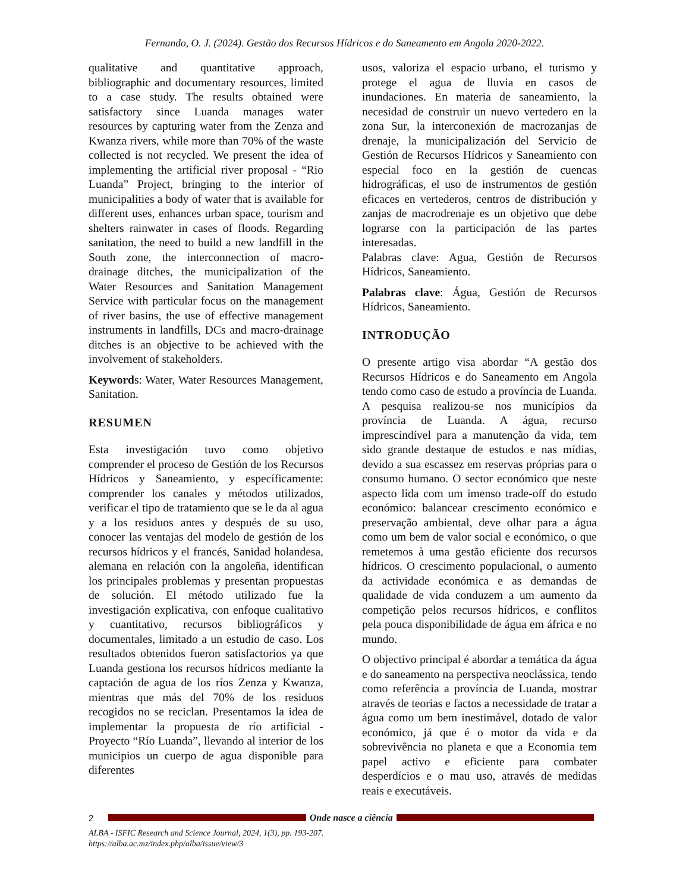Fernando, O. J. (2024). Gestão dos Recursos Hídricos e do Saneamento em Angola 2020-2022.
qualitative and quantitative approach, bibliographic and documentary resources, limited to a case study. The results obtained were satisfactory since Luanda manages water resources by capturing water from the Zenza and Kwanza rivers, while more than 70% of the waste collected is not recycled. We present the idea of implementing the artificial river proposal - “Rio Luanda” Project, bringing to the interior of municipalities a body of water that is available for different uses, enhances urban space, tourism and shelters rainwater in cases of floods. Regarding sanitation, the need to build a new landfill in the South zone, the interconnection of macro-drainage ditches, the municipalization of the Water Resources and Sanitation Management Service with particular focus on the management of river basins, the use of effective management instruments in landfills, DCs and macro-drainage ditches is an objective to be achieved with the involvement of stakeholders.
Keywords: Water, Water Resources Management, Sanitation.
RESUMEN
Esta investigación tuvo como objetivo comprender el proceso de Gestión de los Recursos Hídricos y Saneamiento, y específicamente: comprender los canales y métodos utilizados, verificar el tipo de tratamiento que se le da al agua y a los residuos antes y después de su uso, conocer las ventajas del modelo de gestión de los recursos hídricos y el francés, Sanidad holandesa, alemana en relación con la angoleña, identifican los principales problemas y presentan propuestas de solución. El método utilizado fue la investigación explicativa, con enfoque cualitativo y cuantitativo, recursos bibliográficos y documentales, limitado a un estudio de caso. Los resultados obtenidos fueron satisfactorios ya que Luanda gestiona los recursos hídricos mediante la captación de agua de los ríos Zenza y Kwanza, mientras que más del 70% de los residuos recogidos no se reciclan. Presentamos la idea de implementar la propuesta de río artificial - Proyecto “Río Luanda”, llevando al interior de los municipios un cuerpo de agua disponible para diferentes
usos, valoriza el espacio urbano, el turismo y protege el agua de lluvia en casos de inundaciones. En materia de saneamiento, la necesidad de construir un nuevo vertedero en la zona Sur, la interconexión de macrozanjas de drenaje, la municipalización del Servicio de Gestión de Recursos Hídricos y Saneamiento con especial foco en la gestión de cuencas hidrográficas, el uso de instrumentos de gestión eficaces en vertederos, centros de distribución y zanjas de macrodrenaje es un objetivo que debe lograrse con la participación de las partes interesadas.
Palabras clave: Agua, Gestión de Recursos Hídricos, Saneamiento.
Palabras clave: Água, Gestión de Recursos Hídricos, Saneamiento.
INTRODUÇÃO
O presente artigo visa abordar “A gestão dos Recursos Hídricos e do Saneamento em Angola tendo como caso de estudo a província de Luanda. A pesquisa realizou-se nos municípios da província de Luanda. A água, recurso imprescindível para a manutenção da vida, tem sido grande destaque de estudos e nas mídias, devido a sua escassez em reservas próprias para o consumo humano. O sector económico que neste aspecto lida com um imenso trade-off do estudo económico: balancear crescimento económico e preservação ambiental, deve olhar para a água como um bem de valor social e económico, o que remetemos à uma gestão eficiente dos recursos hídricos. O crescimento populacional, o aumento da actividade económica e as demandas de qualidade de vida conduzem a um aumento da competição pelos recursos hídricos, e conflitos pela pouca disponibilidade de água em áfrica e no mundo.
O objectivo principal é abordar a temática da água e do saneamento na perspectiva neoclássica, tendo como referência a província de Luanda, mostrar através de teorias e factos a necessidade de tratar a água como um bem inestimável, dotado de valor económico, já que é o motor da vida e da sobrevivência no planeta e que a Economia tem papel activo e eficiente para combater desperdícios e o mau uso, através de medidas reais e executáveis.
2 Onde nasce a ciência
ALBA - ISFIC Research and Science Journal, 2024, 1(3), pp. 193-207.
https://alba.ac.mz/index.php/alba/issue/view/3